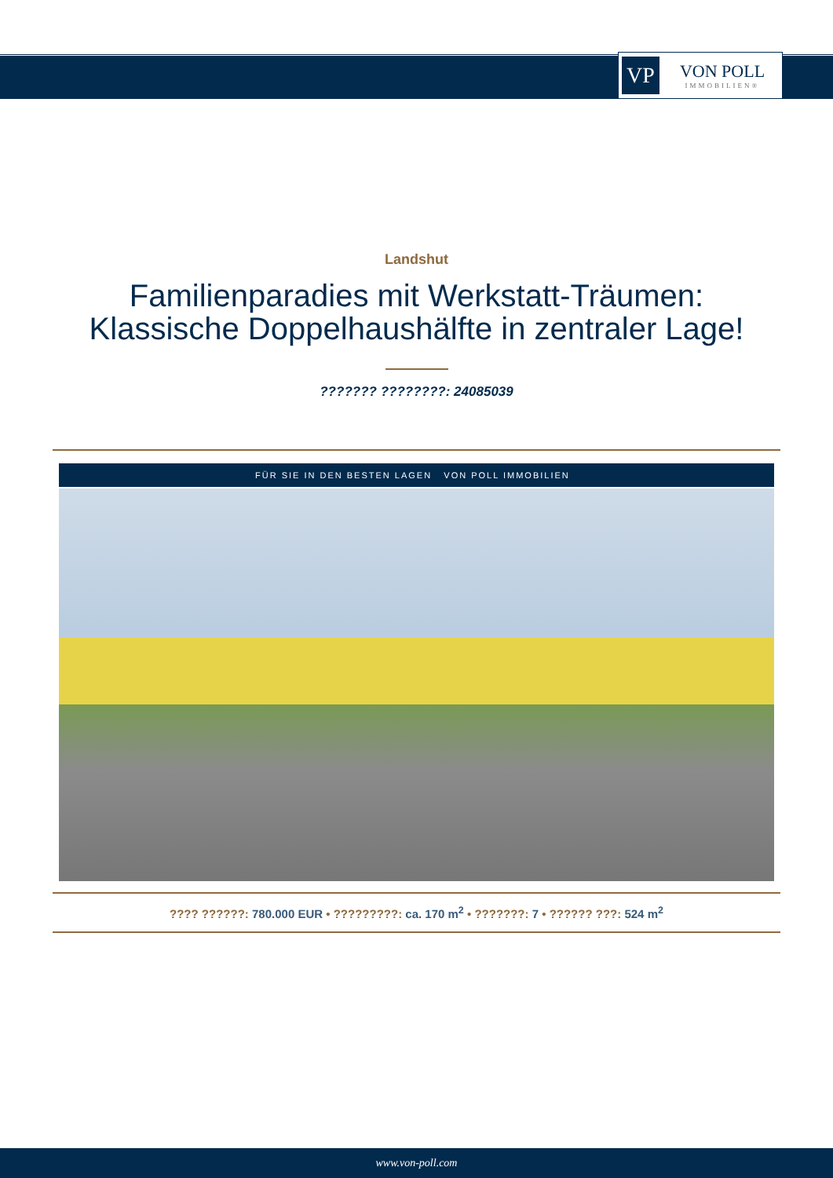VP
VON POLL
IMMOBILIEN®
Landshut
Familienparadies mit Werkstatt-Träumen:
Klassische Doppelhaushälfte in zentraler Lage!
??????? ????????: 24085039
FÜR SIE IN DEN BESTEN LAGEN VON POLL IMMOBILIEN
???? ??????: 780.000 EUR • ?????????: ca. 170 m<sup>2</sup> • ???????: 7 • ?????? ???: 524 m<sup>2</sup>
www.von-poll.com